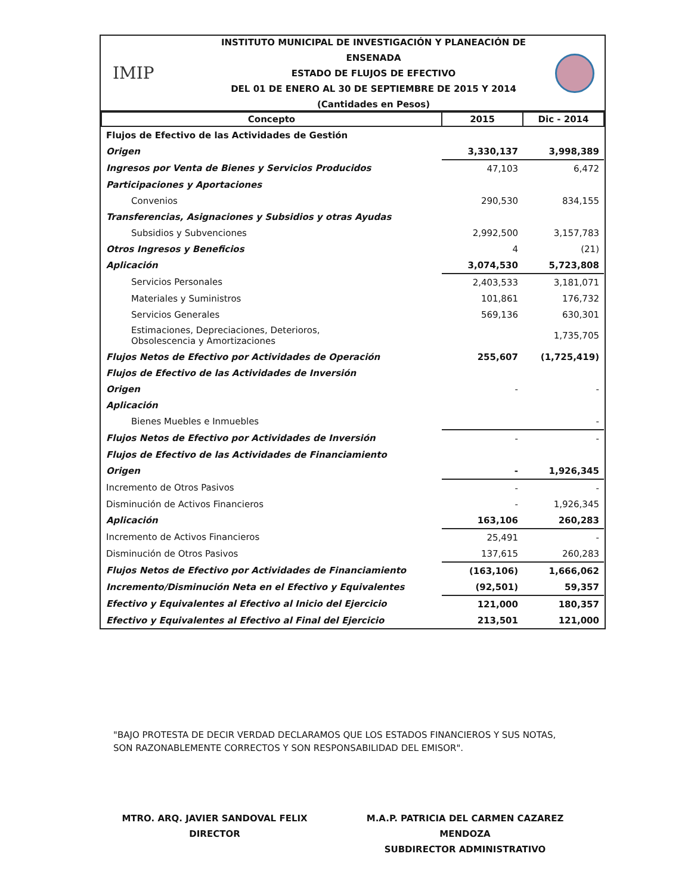IMIP
INSTITUTO MUNICIPAL DE INVESTIGACIÓN Y PLANEACIÓN DE ENSENADA
ESTADO DE FLUJOS DE EFECTIVO
DEL 01 DE ENERO AL 30 DE SEPTIEMBRE DE 2015 Y 2014
(Cantidades en Pesos)
| Concepto | 2015 | Dic - 2014 |
| --- | --- | --- |
| Flujos de Efectivo de las Actividades de Gestión | | |
| Origen | 3,330,137 | 3,998,389 |
| Ingresos por Venta de Bienes y Servicios Producidos | 47,103 | 6,472 |
| Participaciones y Aportaciones | | |
| Convenios | 290,530 | 834,155 |
| Transferencias, Asignaciones y Subsidios y otras Ayudas | | |
| Subsidios y Subvenciones | 2,992,500 | 3,157,783 |
| Otros Ingresos y Beneficios | 4 | (21) |
| Aplicación | 3,074,530 | 5,723,808 |
| Servicios Personales | 2,403,533 | 3,181,071 |
| Materiales y Suministros | 101,861 | 176,732 |
| Servicios Generales | 569,136 | 630,301 |
| Estimaciones, Depreciaciones, Deterioros, Obsolescencia y Amortizaciones | | 1,735,705 |
| Flujos Netos de Efectivo por Actividades de Operación | 255,607 | (1,725,419) |
| Flujos de Efectivo de las Actividades de Inversión | | |
| Origen | - | - |
| Aplicación | | |
| Bienes Muebles e Inmuebles | | - |
| Flujos Netos de Efectivo por Actividades de Inversión | - | - |
| Flujos de Efectivo de las Actividades de Financiamiento | | |
| Origen | - | 1,926,345 |
| Incremento de Otros Pasivos | - | - |
| Disminución de Activos Financieros | - | 1,926,345 |
| Aplicación | 163,106 | 260,283 |
| Incremento de Activos Financieros | 25,491 | - |
| Disminución de Otros Pasivos | 137,615 | 260,283 |
| Flujos Netos de Efectivo por Actividades de Financiamiento | (163,106) | 1,666,062 |
| Incremento/Disminución Neta en el Efectivo y Equivalentes | (92,501) | 59,357 |
| Efectivo y Equivalentes al Efectivo al Inicio del Ejercicio | 121,000 | 180,357 |
| Efectivo y Equivalentes al Efectivo al Final del Ejercicio | 213,501 | 121,000 |
"BAJO PROTESTA DE DECIR VERDAD DECLARAMOS QUE LOS ESTADOS FINANCIEROS Y SUS NOTAS,
SON RAZONABLEMENTE CORRECTOS Y SON RESPONSABILIDAD DEL EMISOR".
MTRO. ARQ. JAVIER SANDOVAL FELIX
DIRECTOR
M.A.P. PATRICIA DEL CARMEN CAZAREZ MENDOZA
SUBDIRECTOR ADMINISTRATIVO